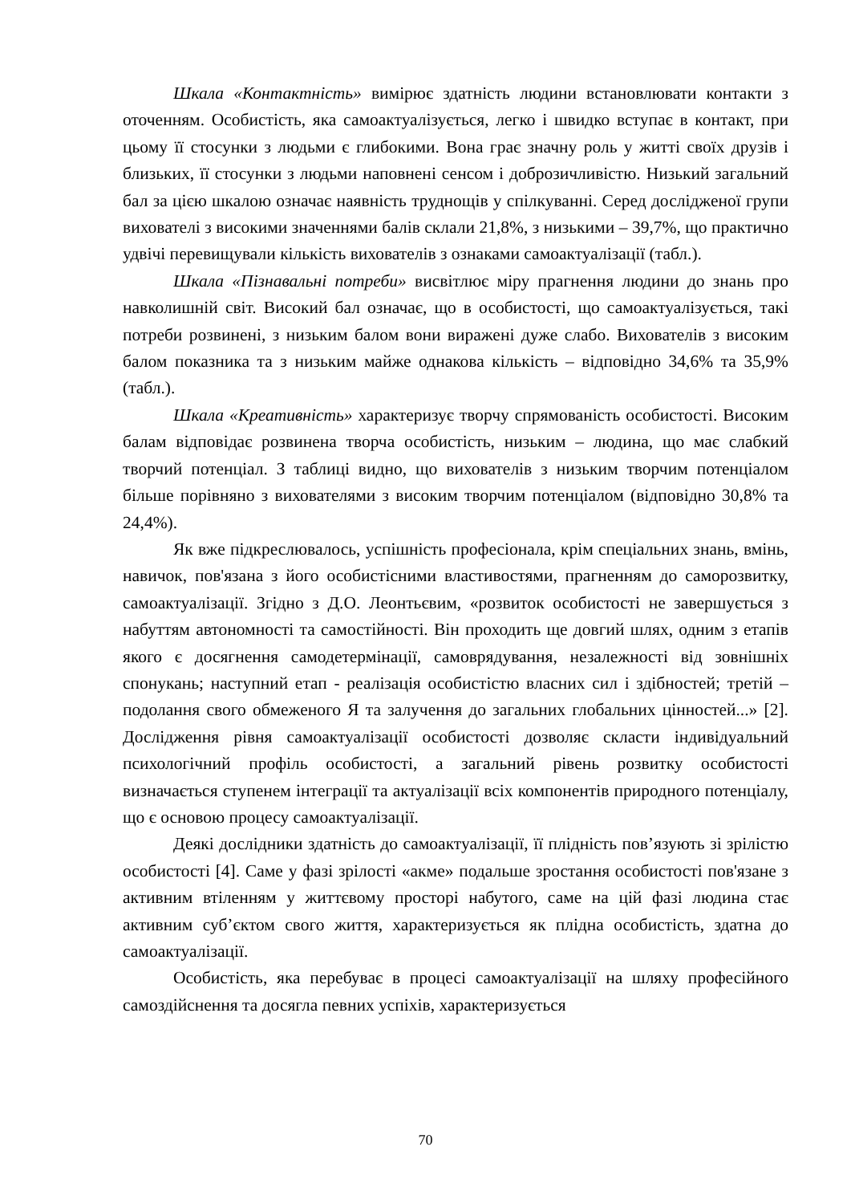Шкала «Контактність» вимірює здатність людини встановлювати контакти з оточенням. Особистість, яка самоактуалізується, легко і швидко вступає в контакт, при цьому її стосунки з людьми є глибокими. Вона грає значну роль у житті своїх друзів і близьких, її стосунки з людьми наповнені сенсом і доброзичливістю. Низький загальний бал за цією шкалою означає наявність труднощів у спілкуванні. Серед дослідженої групи вихователі з високими значеннями балів склали 21,8%, з низькими – 39,7%, що практично удвічі перевищували кількість вихователів з ознаками самоактуалізації (табл.).
Шкала «Пізнавальні потреби» висвітлює міру прагнення людини до знань про навколишній світ. Високий бал означає, що в особистості, що самоактуалізується, такі потреби розвинені, з низьким балом вони виражені дуже слабо. Вихователів з високим балом показника та з низьким майже однакова кількість – відповідно 34,6% та 35,9% (табл.).
Шкала «Креативність» характеризує творчу спрямованість особистості. Високим балам відповідає розвинена творча особистість, низьким – людина, що має слабкий творчий потенціал. З таблиці видно, що вихователів з низьким творчим потенціалом більше порівняно з вихователями з високим творчим потенціалом (відповідно 30,8% та 24,4%).
Як вже підкреслювалось, успішність професіонала, крім спеціальних знань, вмінь, навичок, пов'язана з його особистісними властивостями, прагненням до саморозвитку, самоактуалізації. Згідно з Д.О. Леонтьєвим, «розвиток особистості не завершується з набуттям автономності та самостійності. Він проходить ще довгий шлях, одним з етапів якого є досягнення самодетермінації, самоврядування, незалежності від зовнішніх спонукань; наступний етап - реалізація особистістю власних сил і здібностей; третій – подолання свого обмеженого Я та залучення до загальних глобальних цінностей...» [2]. Дослідження рівня самоактуалізації особистості дозволяє скласти індивідуальний психологічний профіль особистості, а загальний рівень розвитку особистості визначається ступенем інтеграції та актуалізації всіх компонентів природного потенціалу, що є основою процесу самоактуалізації.
Деякі дослідники здатність до самоактуалізації, її плідність пов’язують зі зрілістю особистості [4]. Саме у фазі зрілості «акме» подальше зростання особистості пов'язане з активним втіленням у життєвому просторі набутого, саме на цій фазі людина стає активним суб’єктом свого життя, характеризується як плідна особистість, здатна до самоактуалізації.
Особистість, яка перебуває в процесі самоактуалізації на шляху професійного самоздійснення та досягла певних успіхів, характеризується
70